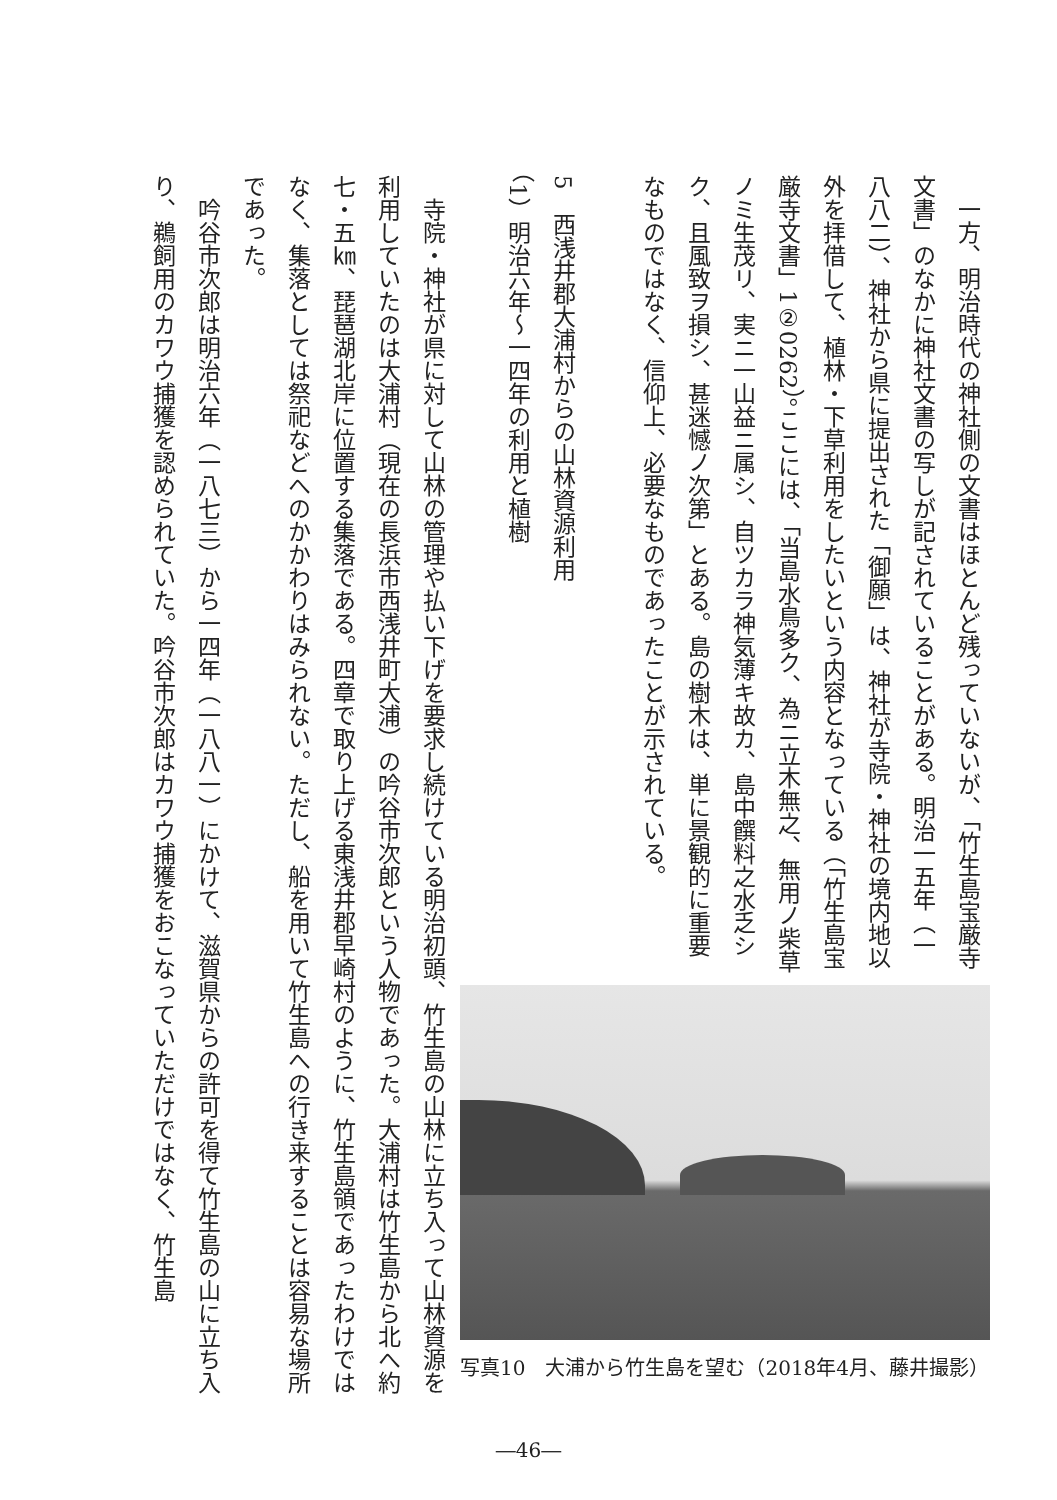一方、明治時代の神社側の文書はほとんど残っていないが、「竹生島宝厳寺文書」のなかに神社文書の写しが記されていることがある。明治一五年（一八八二）、神社から県に提出された「御願」は、神社が寺院・神社の境内地以外を拝借して、植林・下草利用をしたいという内容となっている（「竹生島宝厳寺文書」1②0262）。ここには、「当島水鳥多ク、為ニ立木無之、無用ノ柴草ノミ生茂リ、実ニ一山益ニ属シ、自ツカラ神気薄キ故カ、島中饌料之水乏シク、且風致ヲ損シ、甚迷憾ノ次第」とある。島の樹木は、単に景観的に重要なものではなく、信仰上、必要なものであったことが示されている。
5　西浅井郡大浦村からの山林資源利用
（1）明治六年～一四年の利用と植樹
写真10　大浦から竹生島を望む（2018年4月、藤井撮影）
寺院・神社が県に対して山林の管理や払い下げを要求し続けている明治初頭、竹生島の山林に立ち入って山林資源を利用していたのは大浦村（現在の長浜市西浅井町大浦）の吟谷市次郎という人物であった。大浦村は竹生島から北へ約七・五㎞、琵琶湖北岸に位置する集落である。四章で取り上げる東浅井郡早崎村のように、竹生島領であったわけではなく、集落としては祭祀などへのかかわりはみられない。ただし、船を用いて竹生島への行き来することは容易な場所であった。
吟谷市次郎は明治六年（一八七三）から一四年（一八八一）にかけて、滋賀県からの許可を得て竹生島の山に立ち入り、鵜飼用のカワウ捕獲を認められていた。吟谷市次郎はカワウ捕獲をおこなっていただけではなく、竹生島
―46―